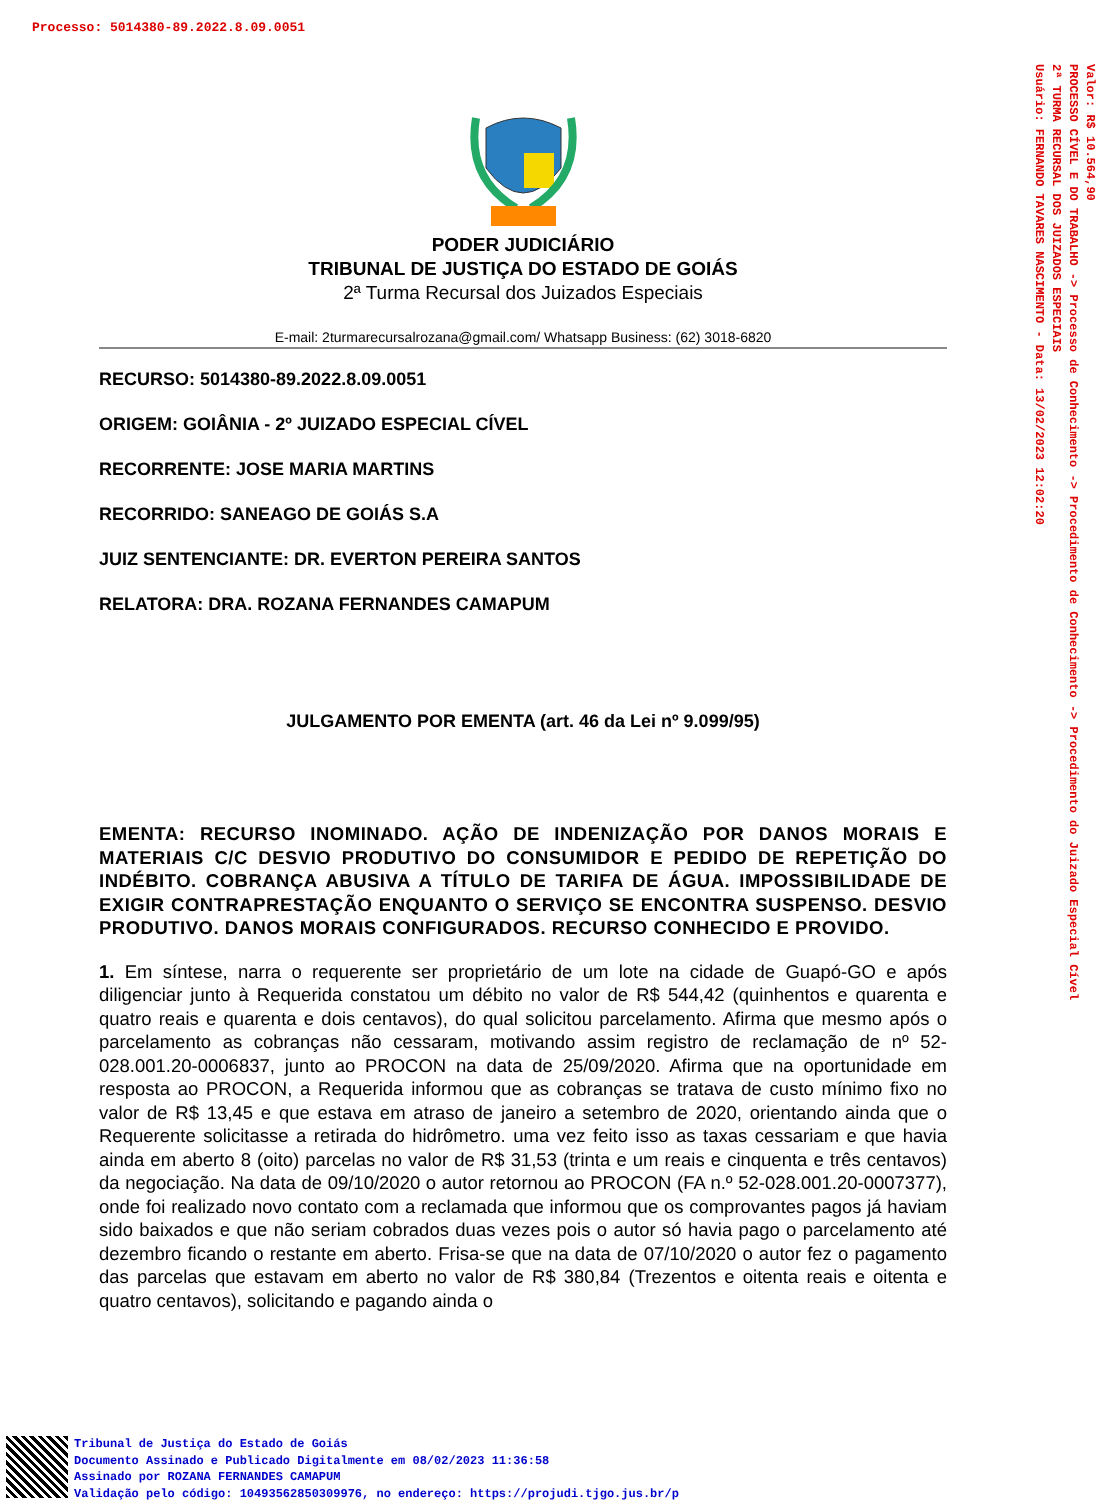Processo: 5014380-89.2022.8.09.0051
Valor: R$ 10.564,90
PROCESSO CÍVEL E DO TRABALHO -> Processo de Conhecimento -> Procedimento de Conhecimento -> Procedimento do Juizado Especial Cível
2ª TURMA RECURSAL DOS JUIZADOS ESPECIAIS
Usuário: FERNANDO TAVARES NASCIMENTO - Data: 13/02/2023 12:02:20
PODER JUDICIÁRIO
TRIBUNAL DE JUSTIÇA DO ESTADO DE GOIÁS
2ª Turma Recursal dos Juizados Especiais
E-mail: 2turmarecursalrozana@gmail.com/ Whatsapp Business: (62) 3018-6820
RECURSO: 5014380-89.2022.8.09.0051
ORIGEM: GOIÂNIA - 2º JUIZADO ESPECIAL CÍVEL
RECORRENTE: JOSE MARIA MARTINS
RECORRIDO: SANEAGO DE GOIÁS S.A
JUIZ SENTENCIANTE: DR. EVERTON PEREIRA SANTOS
RELATORA: DRA. ROZANA FERNANDES CAMAPUM
JULGAMENTO POR EMENTA (art. 46 da Lei nº 9.099/95)
EMENTA: RECURSO INOMINADO. AÇÃO DE INDENIZAÇÃO POR DANOS MORAIS E MATERIAIS C/C DESVIO PRODUTIVO DO CONSUMIDOR E PEDIDO DE REPETIÇÃO DO INDÉBITO. COBRANÇA ABUSIVA A TÍTULO DE TARIFA DE ÁGUA. IMPOSSIBILIDADE DE EXIGIR CONTRAPRESTAÇÃO ENQUANTO O SERVIÇO SE ENCONTRA SUSPENSO. DESVIO PRODUTIVO. DANOS MORAIS CONFIGURADOS. RECURSO CONHECIDO E PROVIDO.
1. Em síntese, narra o requerente ser proprietário de um lote na cidade de Guapó-GO e após diligenciar junto à Requerida constatou um débito no valor de R$ 544,42 (quinhentos e quarenta e quatro reais e quarenta e dois centavos), do qual solicitou parcelamento. Afirma que mesmo após o parcelamento as cobranças não cessaram, motivando assim registro de reclamação de nº 52-028.001.20-0006837, junto ao PROCON na data de 25/09/2020. Afirma que na oportunidade em resposta ao PROCON, a Requerida informou que as cobranças se tratava de custo mínimo fixo no valor de R$ 13,45 e que estava em atraso de janeiro a setembro de 2020, orientando ainda que o Requerente solicitasse a retirada do hidrômetro. uma vez feito isso as taxas cessariam e que havia ainda em aberto 8 (oito) parcelas no valor de R$ 31,53 (trinta e um reais e cinquenta e três centavos) da negociação. Na data de 09/10/2020 o autor retornou ao PROCON (FA n.º 52-028.001.20-0007377), onde foi realizado novo contato com a reclamada que informou que os comprovantes pagos já haviam sido baixados e que não seriam cobrados duas vezes pois o autor só havia pago o parcelamento até dezembro ficando o restante em aberto. Frisa-se que na data de 07/10/2020 o autor fez o pagamento das parcelas que estavam em aberto no valor de R$ 380,84 (Trezentos e oitenta reais e oitenta e quatro centavos), solicitando e pagando ainda o
Tribunal de Justiça do Estado de Goiás
Documento Assinado e Publicado Digitalmente em 08/02/2023 11:36:58
Assinado por ROZANA FERNANDES CAMAPUM
Validação pelo código: 10493562850309976, no endereço: https://projudi.tjgo.jus.br/p